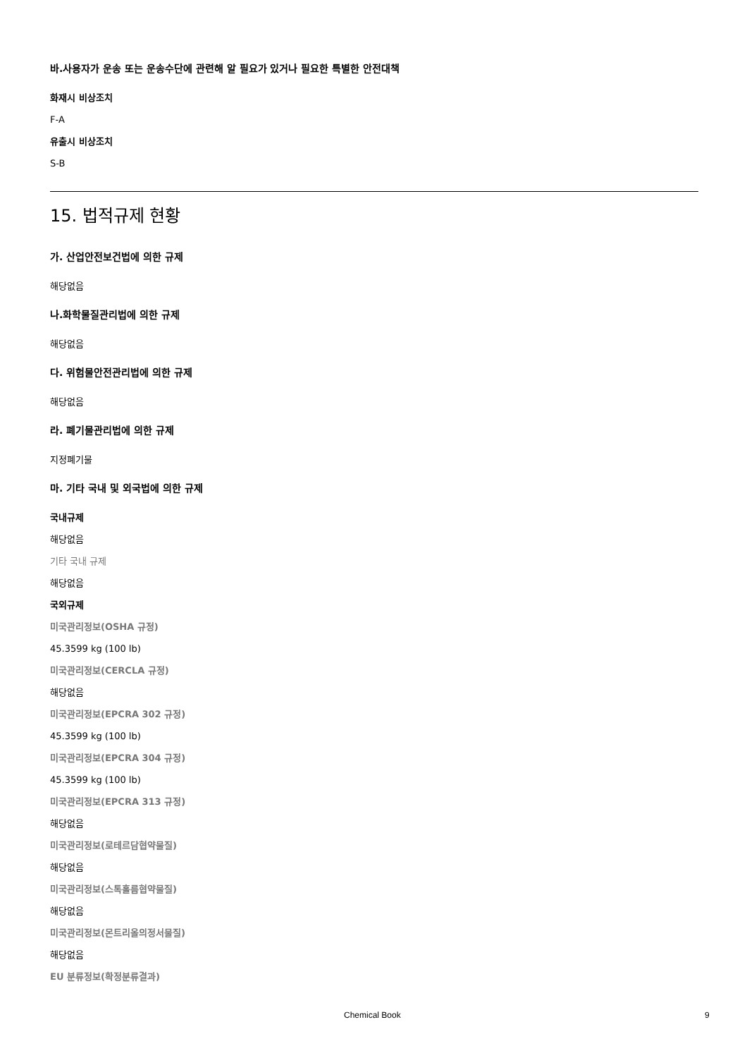바.사용자가 운송 또는 운송수단에 관련해 알 필요가 있거나 필요한 특별한 안전대책
화재시 비상조치
F-A
유출시 비상조치
S-B
15. 법적규제 현황
가. 산업안전보건법에 의한 규제
해당없음
나.화학물질관리법에 의한 규제
해당없음
다. 위험물안전관리법에 의한 규제
해당없음
라. 폐기물관리법에 의한 규제
지정폐기물
마. 기타 국내 및 외국법에 의한 규제
국내규제
해당없음
기타 국내 규제
해당없음
국외규제
미국관리정보(OSHA 규정)
45.3599 kg (100 lb)
미국관리정보(CERCLA 규정)
해당없음
미국관리정보(EPCRA 302 규정)
45.3599 kg (100 lb)
미국관리정보(EPCRA 304 규정)
45.3599 kg (100 lb)
미국관리정보(EPCRA 313 규정)
해당없음
미국관리정보(로테르담협약물질)
해당없음
미국관리정보(스톡홀름협약물질)
해당없음
미국관리정보(몬트리올의정서물질)
해당없음
EU 분류정보(확정분류결과)
Chemical Book 9